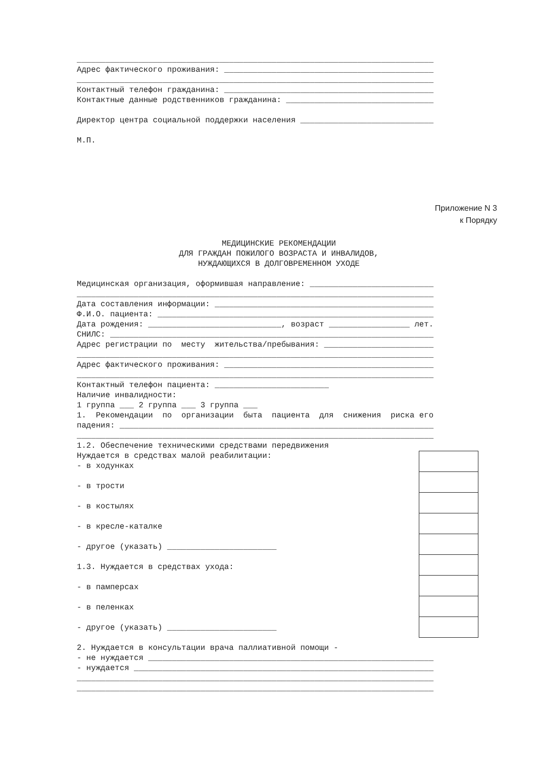___________________________________________________________________________
Адрес фактического проживания: ____________________________________________
___________________________________________________________________________
Контактный телефон гражданина: ____________________________________________
Контактные данные родственников гражданина: _______________________________
Директор центра социальной поддержки населения ____________________________
М.П.
Приложение N 3
к Порядку
МЕДИЦИНСКИЕ РЕКОМЕНДАЦИИ ДЛЯ ГРАЖДАН ПОЖИЛОГО ВОЗРАСТА И ИНВАЛИДОВ, НУЖДАЮЩИХСЯ В ДОЛГОВРЕМЕННОМ УХОДЕ
Медицинская организация, оформившая направление: __________________________
___________________________________________________________________________
Дата составления информации: ______________________________________________
Ф.И.О. пациента: __________________________________________________________
Дата рождения: ____________________________, возраст _________________ лет.
СНИЛС: ____________________________________________________________________
Адрес регистрации по месту жительства/пребывания: _______________________
___________________________________________________________________________
Адрес фактического проживания: ____________________________________________
___________________________________________________________________________
Контактный телефон пациента: ________________________
Наличие инвалидности:
1 группа ___ 2 группа ___ 3 группа ___
1. Рекомендации по организации быта пациента для снижения риска его
падения: __________________________________________________________________
___________________________________________________________________________
1.2. Обеспечение техническими средствами передвижения
Нуждается в средствах малой реабилитации:
- в ходунках
- в трости
- в костылях
- в кресле-каталке
- другое (указать) _______________________
1.3. Нуждается в средствах ухода:
- в памперсах
- в пеленках
- другое (указать) _______________________
2. Нуждается в консультации врача паллиативной помощи -
- не нуждается ____________________________________________________________
- нуждается _______________________________________________________________
___________________________________________________________________________
___________________________________________________________________________